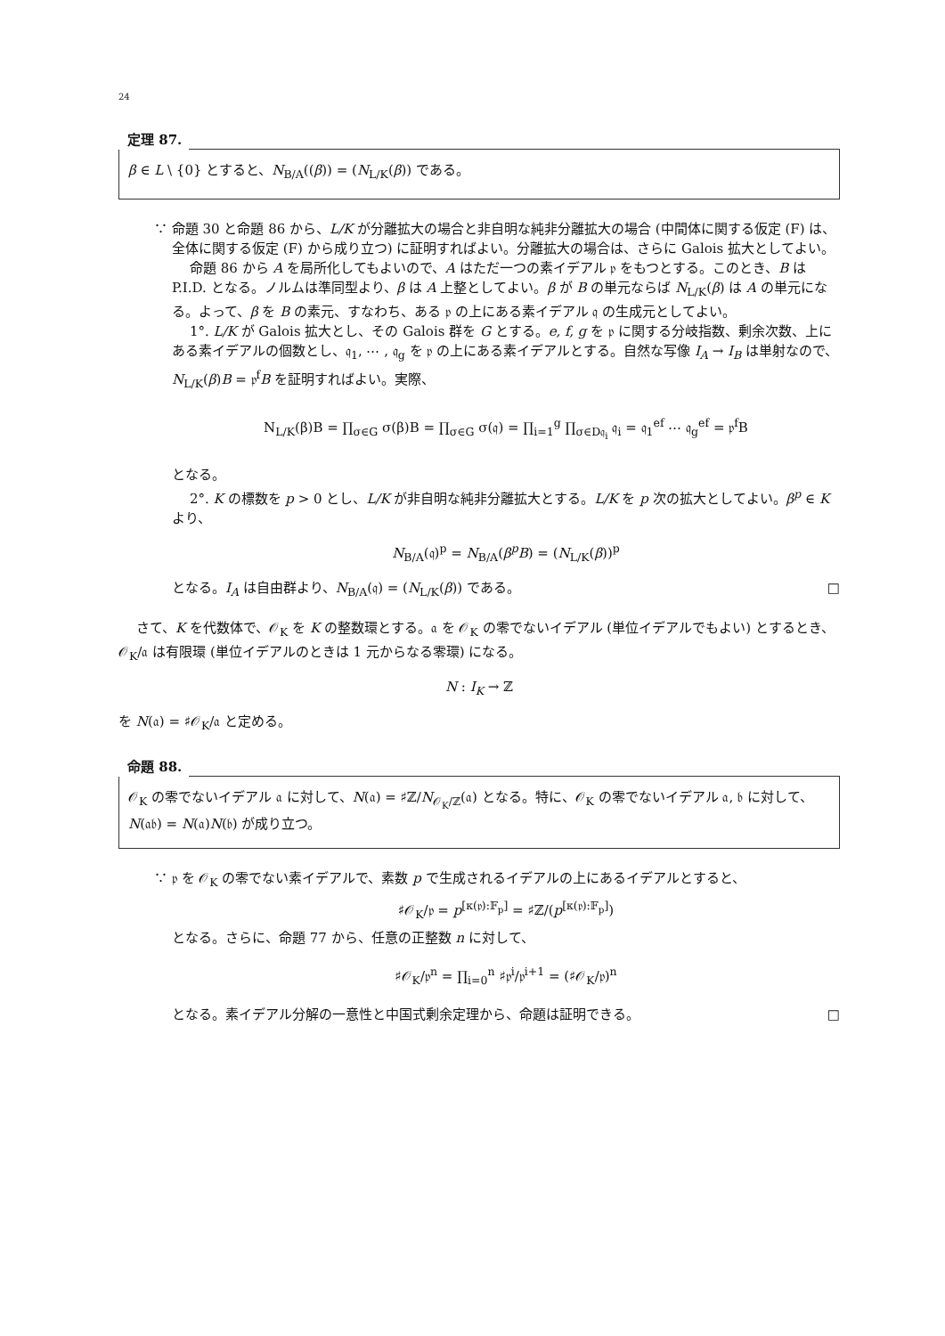24
定理 87.
β ∈ L \ {0} とすると、N<sub>B/A</sub>((β)) = (N<sub>L/K</sub>(β)) である。
∵ 命題 30 と命題 86 から、L/K が分離拡大の場合と非自明な純非分離拡大の場合 (中間体に関する仮定 (F) は、全体に関する仮定 (F) から成り立つ) に証明すればよい。分離拡大の場合は、さらに Galois 拡大としてよい。
命題 86 から A を局所化してもよいので、A はただ一つの素イデアル 𝔭 をもつとする。このとき、B は P.I.D. となる。ノルムは準同型より、β は A 上整としてよい。β が B の単元ならば N<sub>L/K</sub>(β) は A の単元になる。よって、β を B の素元、すなわち、ある 𝔭 の上にある素イデアル 𝔮 の生成元としてよい。
1°. L/K が Galois 拡大とし、その Galois 群を G とする。e, f, g を 𝔭 に関する分岐指数、剰余次数、上にある素イデアルの個数とし、𝔮<sub>1</sub>, ⋯ , 𝔮<sub>g</sub> を 𝔭 の上にある素イデアルとする。自然な写像 I<sub>A</sub> → I<sub>B</sub> は単射なので、N<sub>L/K</sub>(β)B = 𝔭<sup>f</sup>B を証明すればよい。実際、
N<sub>L/K</sub>(β)B = ∏<sub>σ∈G</sub> σ(β)B = ∏<sub>σ∈G</sub> σ(𝔮) = ∏<sub>i=1</sub><sup>g</sup> ∏<sub>σ∈D𝔮<sub>i</sub></sub> 𝔮<sub>i</sub> = 𝔮<sub>1</sub><sup>ef</sup> ⋯ 𝔮<sub>g</sub><sup>ef</sup> = 𝔭<sup>f</sup>B
となる。
2°. K の標数を p > 0 とし、L/K が非自明な純非分離拡大とする。L/K を p 次の拡大としてよい。β<sup>p</sup> ∈ K より、
N<sub>B/A</sub>(𝔮)<sup>p</sup> = N<sub>B/A</sub>(β<sup>p</sup>B) = (N<sub>L/K</sub>(β))<sup>p</sup>
となる。I<sub>A</sub> は自由群より、N<sub>B/A</sub>(𝔮) = (N<sub>L/K</sub>(β)) である。 □
さて、K を代数体で、𝒪<sub>K</sub> を K の整数環とする。𝔞 を 𝒪<sub>K</sub> の零でないイデアル (単位イデアルでもよい) とするとき、𝒪<sub>K</sub>/𝔞 は有限環 (単位イデアルのときは 1 元からなる零環) になる。
N : I<sub>K</sub> → ℤ
を N(𝔞) = ♯𝒪<sub>K</sub>/𝔞 と定める。
命題 88.
𝒪<sub>K</sub> の零でないイデアル 𝔞 に対して、N(𝔞) = ♯ℤ/N<sub>𝒪<sub>K</sub>/ℤ</sub>(𝔞) となる。特に、𝒪<sub>K</sub> の零でないイデアル 𝔞, 𝔟 に対して、N(𝔞𝔟) = N(𝔞)N(𝔟) が成り立つ。
∵ 𝔭 を 𝒪<sub>K</sub> の零でない素イデアルで、素数 p で生成されるイデアルの上にあるイデアルとすると、
♯𝒪<sub>K</sub>/𝔭 = p<sup>[κ(𝔭):𝔽<sub>p</sub>]</sup> = ♯ℤ/(p<sup>[κ(𝔭):𝔽<sub>p</sub>]</sup>)
となる。さらに、命題 77 から、任意の正整数 n に対して、
♯𝒪<sub>K</sub>/𝔭<sup>n</sup> = ∏<sub>i=0</sub><sup>n</sup> ♯𝔭<sup>i</sup>/𝔭<sup>i+1</sup> = (♯𝒪<sub>K</sub>/𝔭)<sup>n</sup>
となる。素イデアル分解の一意性と中国式剰余定理から、命題は証明できる。 □